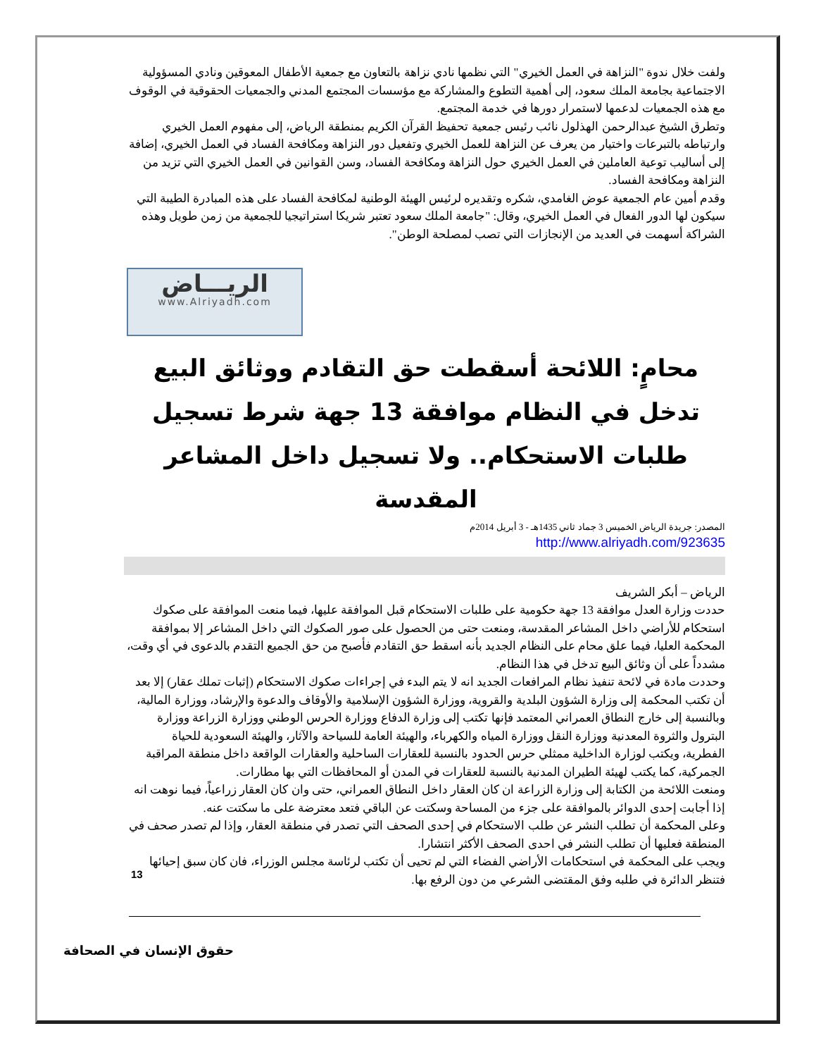ولفت خلال ندوة "النزاهة في العمل الخيري" التي نظمها نادي نزاهة بالتعاون مع جمعية الأطفال المعوقين ونادي المسؤولية الاجتماعية بجامعة الملك سعود، إلى أهمية التطوع والمشاركة مع مؤسسات المجتمع المدني والجمعيات الحقوقية في الوقوف مع هذه الجمعيات لدعمها لاستمرار دورها في خدمة المجتمع.
وتطرق الشيخ عبدالرحمن الهذلول نائب رئيس جمعية تحفيظ القرآن الكريم بمنطقة الرياض، إلى مفهوم العمل الخيري وارتباطه بالتبرعات واختيار من يعرف عن النزاهة للعمل الخيري وتفعيل دور النزاهة ومكافحة الفساد في العمل الخيري، إضافة إلى أساليب توعية العاملين في العمل الخيري حول النزاهة ومكافحة الفساد، وسن القوانين في العمل الخيري التي تزيد من النزاهة ومكافحة الفساد.
وقدم أمين عام الجمعية عوض الغامدي، شكره وتقديره لرئيس الهيئة الوطنية لمكافحة الفساد على هذه المبادرة الطيبة التي سيكون لها الدور الفعال في العمل الخيري، وقال: "جامعة الملك سعود تعتبر شريكا استراتيجيا للجمعية من زمن طويل وهذه الشراكة أسهمت في العديد من الإنجازات التي تصب لمصلحة الوطن".
الريـــاض
www.Alriyadh.com
محامٍ: اللائحة أسقطت حق التقادم ووثائق البيع تدخل في النظام موافقة 13 جهة شرط تسجيل طلبات الاستحكام.. ولا تسجيل داخل المشاعر المقدسة
المصدر: جريدة الرياض الخميس 3 جماد ثاني 1435هـ - 3 أبريل 2014م
http://www.alriyadh.com/923635
الرياض – أبكر الشريف
حددت وزارة العدل موافقة 13 جهة حكومية على طلبات الاستحكام قبل الموافقة عليها، فيما منعت الموافقة على صكوك استحكام للأراضي داخل المشاعر المقدسة، ومنعت حتى من الحصول على صور الصكوك التي داخل المشاعر إلا بموافقة المحكمة العليا، فيما علق محام على النظام الجديد بأنه اسقط حق التقادم فأصبح من حق الجميع التقدم بالدعوى في أي وقت، مشدداً على أن وثائق البيع تدخل في هذا النظام.
وحددت مادة في لائحة تنفيذ نظام المرافعات الجديد انه لا يتم البدء في إجراءات صكوك الاستحكام (إثبات تملك عقار) إلا بعد أن تكتب المحكمة إلى وزارة الشؤون البلدية والقروية، ووزارة الشؤون الإسلامية والأوقاف والدعوة والإرشاد، ووزارة المالية، وبالنسبة إلى خارج النطاق العمراني المعتمد فإنها تكتب إلى وزارة الدفاع ووزارة الحرس الوطني ووزارة الزراعة ووزارة البترول والثروة المعدنية ووزارة النقل ووزارة المياه والكهرباء، والهيئة العامة للسياحة والآثار، والهيئة السعودية للحياة الفطرية، ويكتب لوزارة الداخلية ممثلي حرس الحدود بالنسبة للعقارات الساحلية والعقارات الواقعة داخل منطقة المراقبة الجمركية، كما يكتب لهيئة الطيران المدنية بالنسبة للعقارات في المدن أو المحافظات التي بها مطارات.
ومنعت اللائحة من الكتابة إلى وزارة الزراعة ان كان العقار داخل النطاق العمراني، حتى وان كان العقار زراعياً، فيما نوهت انه إذا أجابت إحدى الدوائر بالموافقة على جزء من المساحة وسكتت عن الباقي فتعد معترضة على ما سكتت عنه.
وعلى المحكمة أن تطلب النشر عن طلب الاستحكام في إحدى الصحف التي تصدر في منطقة العقار، وإذا لم تصدر صحف في المنطقة فعليها أن تطلب النشر في احدى الصحف الأكثر انتشارا.
ويجب على المحكمة في استحكامات الأراضي الفضاء التي لم تحيى أن تكتب لرئاسة مجلس الوزراء، فان كان سبق إحيائها فتنظر الدائرة في طلبه وفق المقتضى الشرعي من دون الرفع بها.
13
حقوق الإنسان في الصحافة